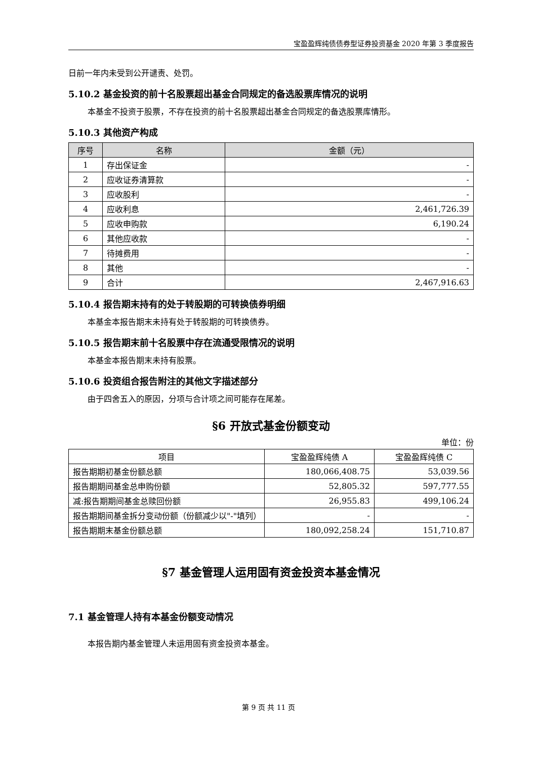宝盈盈辉纯债债券型证券投资基金 2020 年第 3 季度报告
日前一年内未受到公开谴责、处罚。
5.10.2 基金投资的前十名股票超出基金合同规定的备选股票库情况的说明
本基金不投资于股票，不存在投资的前十名股票超出基金合同规定的备选股票库情形。
5.10.3 其他资产构成
| 序号 | 名称 | 金额（元） |
| --- | --- | --- |
| 1 | 存出保证金 | - |
| 2 | 应收证券清算款 | - |
| 3 | 应收股利 | - |
| 4 | 应收利息 | 2,461,726.39 |
| 5 | 应收申购款 | 6,190.24 |
| 6 | 其他应收款 | - |
| 7 | 待摊费用 | - |
| 8 | 其他 | - |
| 9 | 合计 | 2,467,916.63 |
5.10.4 报告期末持有的处于转股期的可转换债券明细
本基金本报告期末未持有处于转股期的可转换债券。
5.10.5 报告期末前十名股票中存在流通受限情况的说明
本基金本报告期末未持有股票。
5.10.6 投资组合报告附注的其他文字描述部分
由于四舍五入的原因，分项与合计项之间可能存在尾差。
§6 开放式基金份额变动
单位：份
| 项目 | 宝盈盈辉纯债 A | 宝盈盈辉纯债 C |
| 报告期期初基金份额总额 | 180,066,408.75 | 53,039.56 |
| 报告期期间基金总申购份额 | 52,805.32 | 597,777.55 |
| 减:报告期期间基金总赎回份额 | 26,955.83 | 499,106.24 |
| 报告期期间基金拆分变动份额（份额减少以"-"填列） | - | - |
| 报告期期末基金份额总额 | 180,092,258.24 | 151,710.87 |
§7 基金管理人运用固有资金投资本基金情况
7.1 基金管理人持有本基金份额变动情况
本报告期内基金管理人未运用固有资金投资本基金。
第 9 页 共 11 页